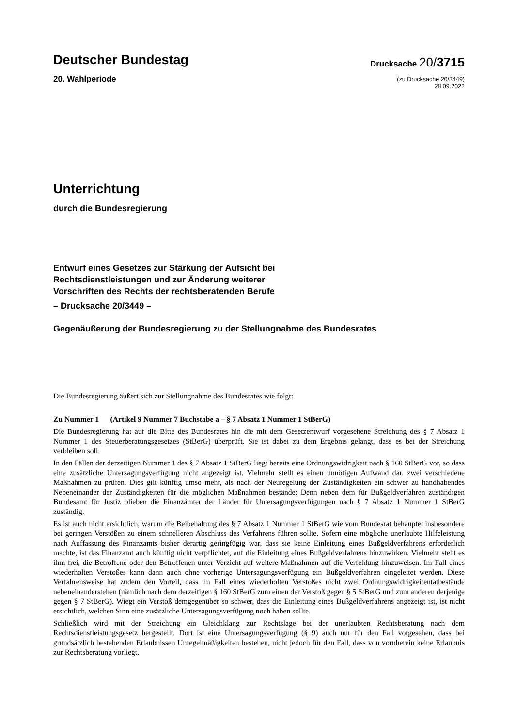Deutscher Bundestag
20. Wahlperiode
Drucksache 20/3715
(zu Drucksache 20/3449)
28.09.2022
Unterrichtung
durch die Bundesregierung
Entwurf eines Gesetzes zur Stärkung der Aufsicht bei
Rechtsdienstleistungen und zur Änderung weiterer
Vorschriften des Rechts der rechtsberatenden Berufe
– Drucksache 20/3449 –
Gegenäußerung der Bundesregierung zu der Stellungnahme des Bundesrates
Die Bundesregierung äußert sich zur Stellungnahme des Bundesrates wie folgt:
Zu Nummer 1 (Artikel 9 Nummer 7 Buchstabe a – § 7 Absatz 1 Nummer 1 StBerG)
Die Bundesregierung hat auf die Bitte des Bundesrates hin die mit dem Gesetzentwurf vorgesehene Streichung des § 7 Absatz 1 Nummer 1 des Steuerberatungsgesetzes (StBerG) überprüft. Sie ist dabei zu dem Ergebnis gelangt, dass es bei der Streichung verbleiben soll.
In den Fällen der derzeitigen Nummer 1 des § 7 Absatz 1 StBerG liegt bereits eine Ordnungswidrigkeit nach § 160 StBerG vor, so dass eine zusätzliche Untersagungsverfügung nicht angezeigt ist. Vielmehr stellt es einen unnötigen Aufwand dar, zwei verschiedene Maßnahmen zu prüfen. Dies gilt künftig umso mehr, als nach der Neuregelung der Zuständigkeiten ein schwer zu handhabendes Nebeneinander der Zuständigkeiten für die möglichen Maßnahmen bestände: Denn neben dem für Bußgeldverfahren zuständigen Bundesamt für Justiz blieben die Finanzämter der Länder für Untersagungsverfügungen nach § 7 Absatz 1 Nummer 1 StBerG zuständig.
Es ist auch nicht ersichtlich, warum die Beibehaltung des § 7 Absatz 1 Nummer 1 StBerG wie vom Bundesrat behauptet insbesondere bei geringen Verstößen zu einem schnelleren Abschluss des Verfahrens führen sollte. Sofern eine mögliche unerlaubte Hilfeleistung nach Auffassung des Finanzamts bisher derartig geringfügig war, dass sie keine Einleitung eines Bußgeldverfahrens erforderlich machte, ist das Finanzamt auch künftig nicht verpflichtet, auf die Einleitung eines Bußgeldverfahrens hinzuwirken. Vielmehr steht es ihm frei, die Betroffene oder den Betroffenen unter Verzicht auf weitere Maßnahmen auf die Verfehlung hinzuweisen. Im Fall eines wiederholten Verstoßes kann dann auch ohne vorherige Untersagungsverfügung ein Bußgeldverfahren eingeleitet werden. Diese Verfahrensweise hat zudem den Vorteil, dass im Fall eines wiederholten Verstoßes nicht zwei Ordnungswidrigkeitentatbestände nebeneinanderstehen (nämlich nach dem derzeitigen § 160 StBerG zum einen der Verstoß gegen § 5 StBerG und zum anderen derjenige gegen § 7 StBerG). Wiegt ein Verstoß demgegenüber so schwer, dass die Einleitung eines Bußgeldverfahrens angezeigt ist, ist nicht ersichtlich, welchen Sinn eine zusätzliche Untersagungsverfügung noch haben sollte.
Schließlich wird mit der Streichung ein Gleichklang zur Rechtslage bei der unerlaubten Rechtsberatung nach dem Rechtsdienstleistungsgesetz hergestellt. Dort ist eine Untersagungsverfügung (§ 9) auch nur für den Fall vorgesehen, dass bei grundsätzlich bestehenden Erlaubnissen Unregelmäßigkeiten bestehen, nicht jedoch für den Fall, dass von vornherein keine Erlaubnis zur Rechtsberatung vorliegt.